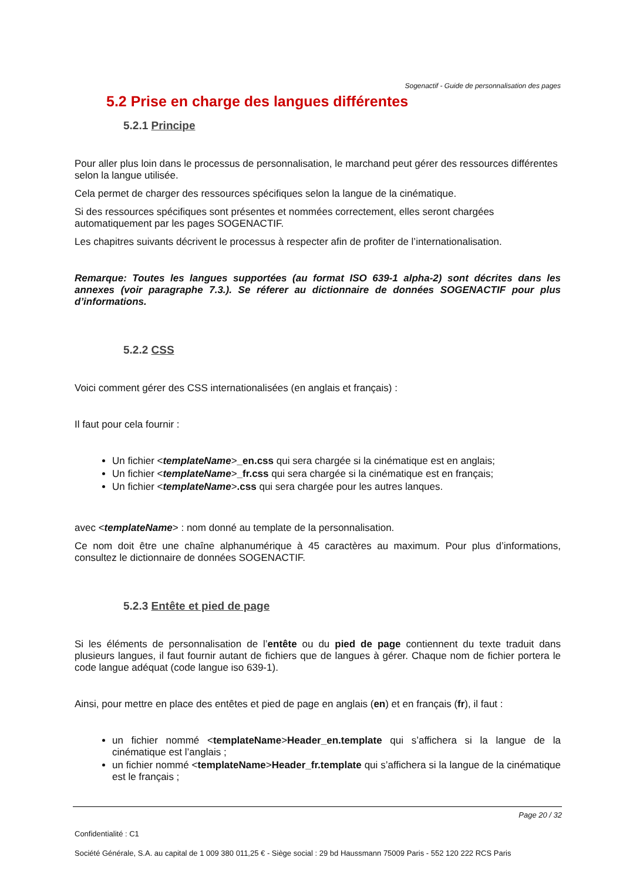Sogenactif - Guide de personnalisation des pages
5.2 Prise en charge des langues différentes
5.2.1 Principe
Pour aller plus loin dans le processus de personnalisation, le marchand peut gérer des ressources différentes selon la langue utilisée.
Cela permet de charger des ressources spécifiques selon la langue de la cinématique.
Si des ressources spécifiques sont présentes et nommées correctement, elles seront chargées automatiquement par les pages SOGENACTIF.
Les chapitres suivants décrivent le processus à respecter afin de profiter de l’internationalisation.
Remarque: Toutes les langues supportées (au format ISO 639-1 alpha-2) sont décrites dans les annexes (voir paragraphe 7.3.). Se réferer au dictionnaire de données SOGENACTIF pour plus d’informations.
5.2.2 CSS
Voici comment gérer des CSS internationalisées (en anglais et français) :
Il faut pour cela fournir :
Un fichier <templateName>_en.css qui sera chargée si la cinématique est en anglais;
Un fichier <templateName>_fr.css qui sera chargée si la cinématique est en français;
Un fichier <templateName>.css qui sera chargée pour les autres lanques.
avec <templateName> : nom donné au template de la personnalisation.
Ce nom doit être une chaîne alphanumérique à 45 caractères au maximum. Pour plus d’informations, consultez le dictionnaire de données SOGENACTIF.
5.2.3 Entête et pied de page
Si les éléments de personnalisation de l’entête ou du pied de page contiennent du texte traduit dans plusieurs langues, il faut fournir autant de fichiers que de langues à gérer. Chaque nom de fichier portera le code langue adéquat (code langue iso 639-1).
Ainsi, pour mettre en place des entêtes et pied de page en anglais (en) et en français (fr), il faut :
un fichier nommé <templateName>Header_en.template qui s’affichera si la langue de la cinématique est l’anglais ;
un fichier nommé <templateName>Header_fr.template qui s’affichera si la langue de la cinématique est le français ;
Page 20 / 32
Confidentialité : C1
Société Générale, S.A. au capital de 1 009 380 011,25 € - Siège social : 29 bd Haussmann 75009 Paris - 552 120 222 RCS Paris